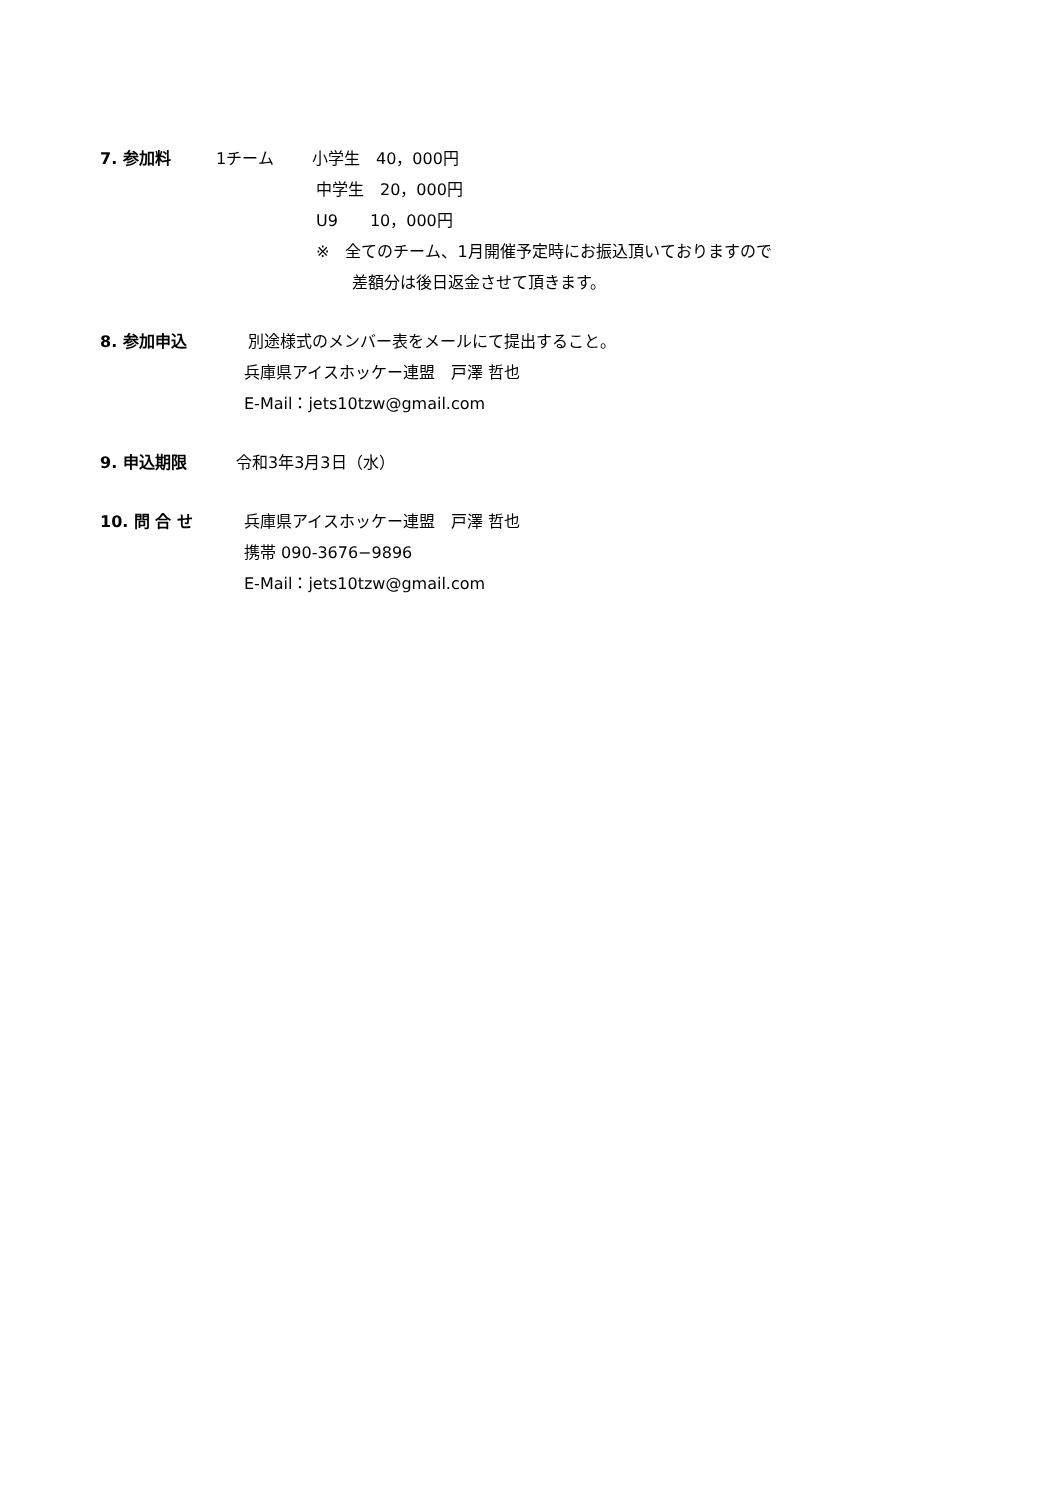7. 参加料 1チーム 小学生　40，000円
中学生　20，000円
U9　　10，000円
※　全てのチーム、1月開催予定時にお振込頂いておりますので
差額分は後日返金させて頂きます。
8. 参加申込 別途様式のメンバー表をメールにて提出すること。
兵庫県アイスホッケー連盟　戸澤 哲也
E-Mail：jets10tzw@gmail.com
9. 申込期限 令和3年3月3日（水）
10. 問 合 せ 兵庫県アイスホッケー連盟　戸澤 哲也
携帯 090-3676−9896
E-Mail：jets10tzw@gmail.com